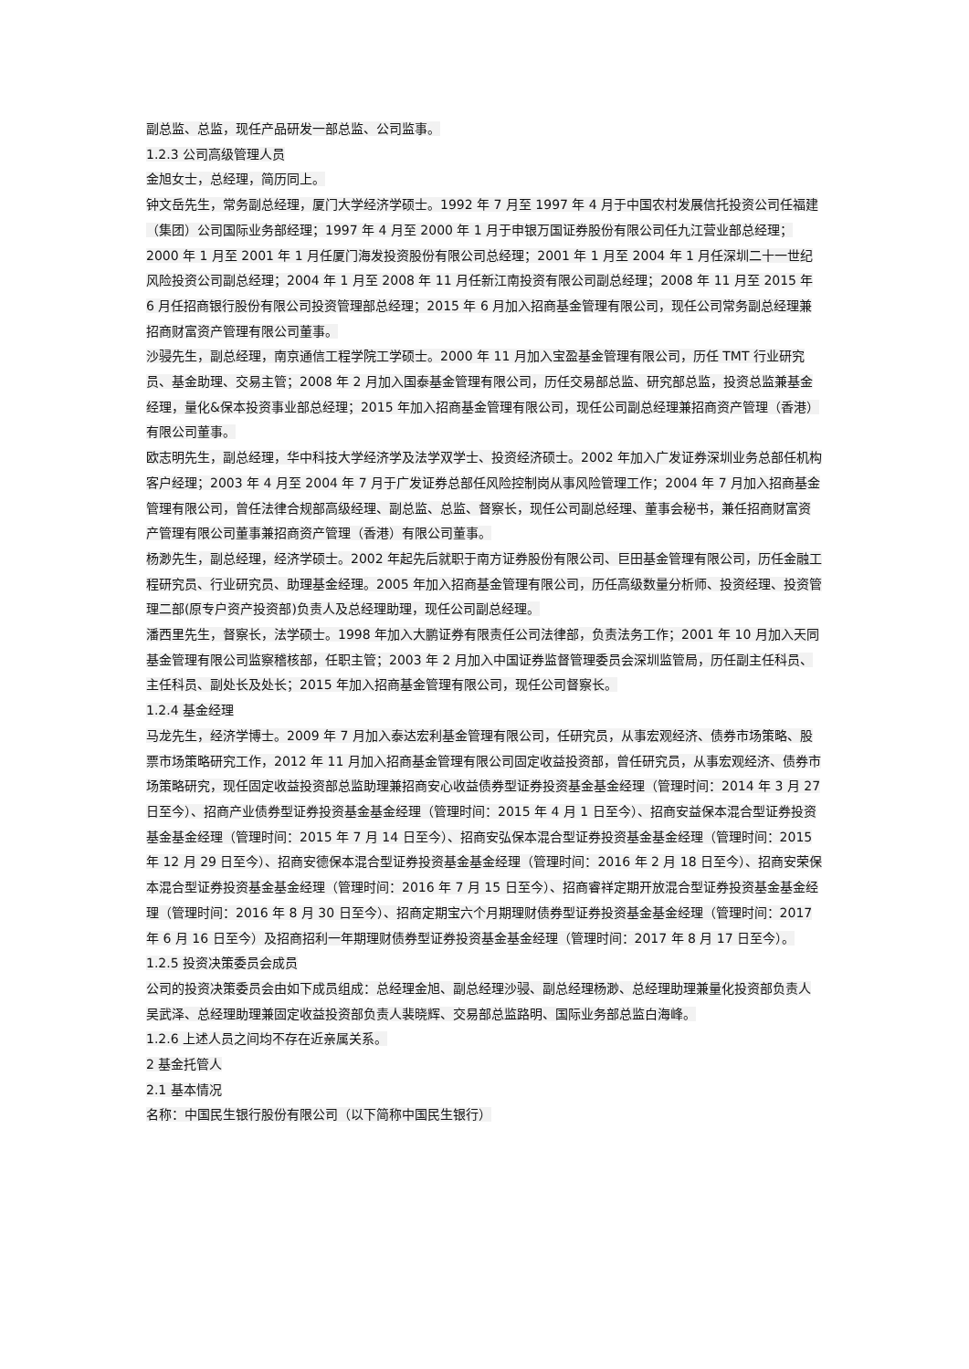副总监、总监，现任产品研发一部总监、公司监事。
1.2.3 公司高级管理人员
金旭女士，总经理，简历同上。
钟文岳先生，常务副总经理，厦门大学经济学硕士。1992 年 7 月至 1997 年 4 月于中国农村发展信托投资公司任福建（集团）公司国际业务部经理；1997 年 4 月至 2000 年 1 月于申银万国证券股份有限公司任九江营业部总经理；2000 年 1 月至 2001 年 1 月任厦门海发投资股份有限公司总经理；2001 年 1 月至 2004 年 1 月任深圳二十一世纪风险投资公司副总经理；2004 年 1 月至 2008 年 11 月任新江南投资有限公司副总经理；2008 年 11 月至 2015 年 6 月任招商银行股份有限公司投资管理部总经理；2015 年 6 月加入招商基金管理有限公司，现任公司常务副总经理兼招商财富资产管理有限公司董事。
沙骎先生，副总经理，南京通信工程学院工学硕士。2000 年 11 月加入宝盈基金管理有限公司，历任 TMT 行业研究员、基金助理、交易主管；2008 年 2 月加入国泰基金管理有限公司，历任交易部总监、研究部总监，投资总监兼基金经理，量化&保本投资事业部总经理；2015 年加入招商基金管理有限公司，现任公司副总经理兼招商资产管理（香港）有限公司董事。
欧志明先生，副总经理，华中科技大学经济学及法学双学士、投资经济硕士。2002 年加入广发证券深圳业务总部任机构客户经理；2003 年 4 月至 2004 年 7 月于广发证券总部任风险控制岗从事风险管理工作；2004 年 7 月加入招商基金管理有限公司，曾任法律合规部高级经理、副总监、总监、督察长，现任公司副总经理、董事会秘书，兼任招商财富资产管理有限公司董事兼招商资产管理（香港）有限公司董事。
杨渺先生，副总经理，经济学硕士。2002 年起先后就职于南方证券股份有限公司、巨田基金管理有限公司，历任金融工程研究员、行业研究员、助理基金经理。2005 年加入招商基金管理有限公司，历任高级数量分析师、投资经理、投资管理二部(原专户资产投资部)负责人及总经理助理，现任公司副总经理。
潘西里先生，督察长，法学硕士。1998 年加入大鹏证券有限责任公司法律部，负责法务工作；2001 年 10 月加入天同基金管理有限公司监察稽核部，任职主管；2003 年 2 月加入中国证券监督管理委员会深圳监管局，历任副主任科员、主任科员、副处长及处长；2015 年加入招商基金管理有限公司，现任公司督察长。
1.2.4 基金经理
马龙先生，经济学博士。2009 年 7 月加入泰达宏利基金管理有限公司，任研究员，从事宏观经济、债券市场策略、股票市场策略研究工作，2012 年 11 月加入招商基金管理有限公司固定收益投资部，曾任研究员，从事宏观经济、债券市场策略研究，现任固定收益投资部总监助理兼招商安心收益债券型证券投资基金基金经理（管理时间：2014 年 3 月 27 日至今）、招商产业债券型证券投资基金基金经理（管理时间：2015 年 4 月 1 日至今）、招商安益保本混合型证券投资基金基金经理（管理时间：2015 年 7 月 14 日至今）、招商安弘保本混合型证券投资基金基金经理（管理时间：2015 年 12 月 29 日至今）、招商安德保本混合型证券投资基金基金经理（管理时间：2016 年 2 月 18 日至今）、招商安荣保本混合型证券投资基金基金经理（管理时间：2016 年 7 月 15 日至今）、招商睿祥定期开放混合型证券投资基金基金经理（管理时间：2016 年 8 月 30 日至今）、招商定期宝六个月期理财债券型证券投资基金基金经理（管理时间：2017 年 6 月 16 日至今）及招商招利一年期理财债券型证券投资基金基金经理（管理时间：2017 年 8 月 17 日至今）。
1.2.5 投资决策委员会成员
公司的投资决策委员会由如下成员组成：总经理金旭、副总经理沙骎、副总经理杨渺、总经理助理兼量化投资部负责人吴武泽、总经理助理兼固定收益投资部负责人裴晓辉、交易部总监路明、国际业务部总监白海峰。
1.2.6 上述人员之间均不存在近亲属关系。
2 基金托管人
2.1 基本情况
名称：中国民生银行股份有限公司（以下简称中国民生银行）